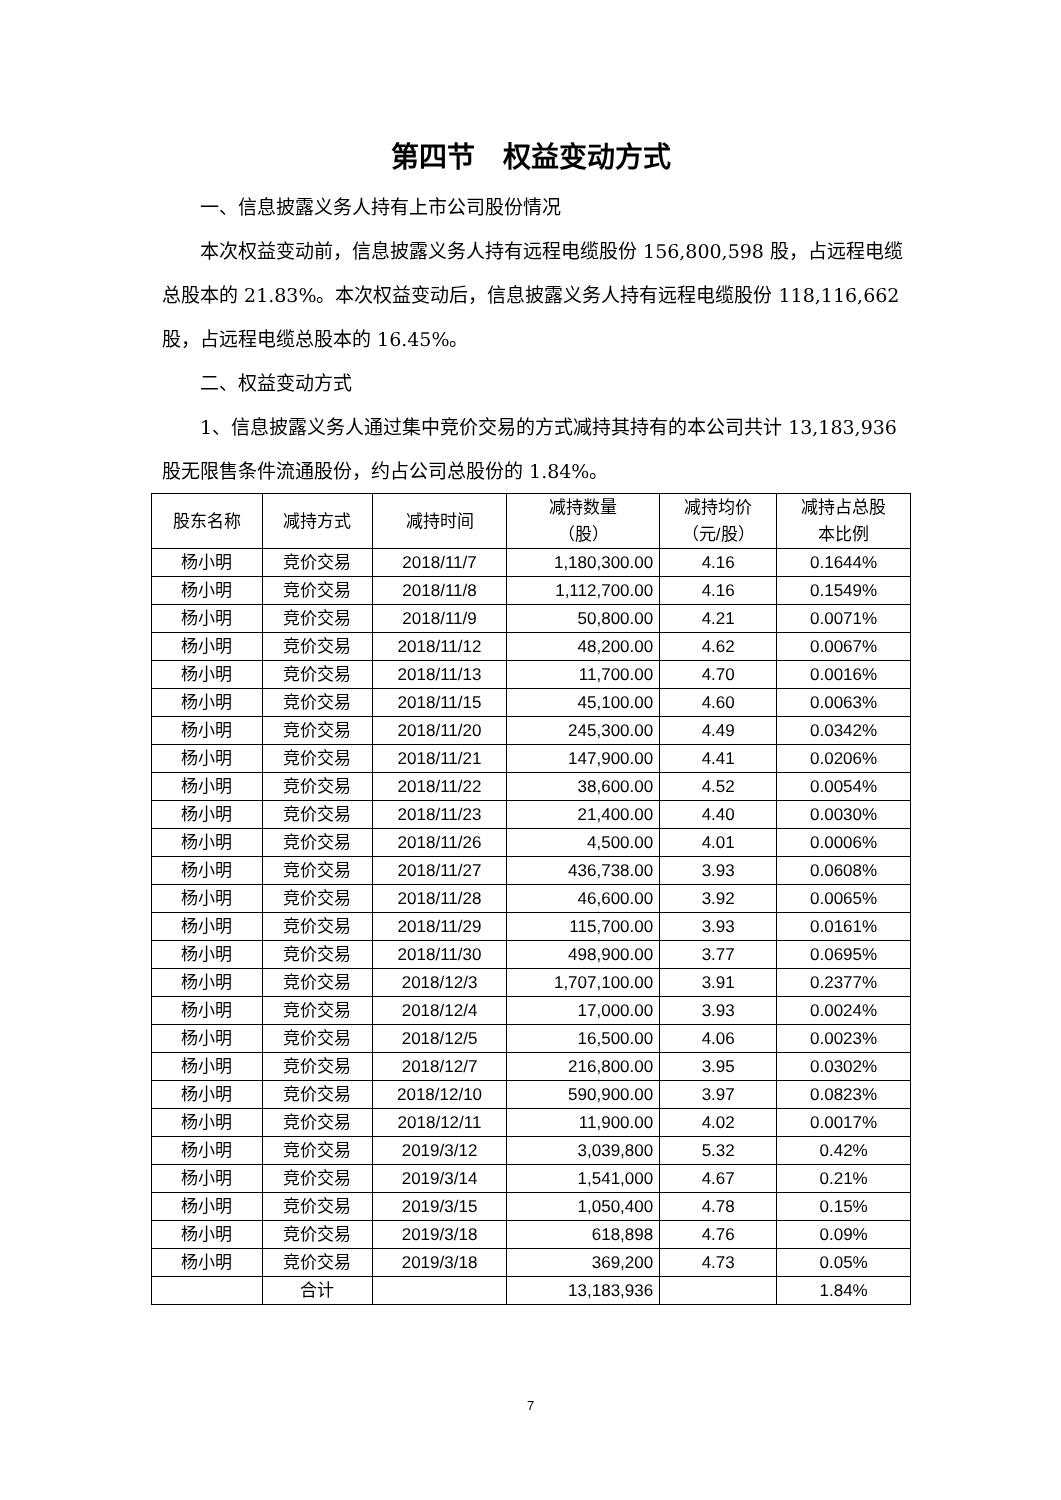第四节　权益变动方式
一、信息披露义务人持有上市公司股份情况
本次权益变动前，信息披露义务人持有远程电缆股份 156,800,598 股，占远程电缆总股本的 21.83%。本次权益变动后，信息披露义务人持有远程电缆股份 118,116,662 股，占远程电缆总股本的 16.45%。
二、权益变动方式
1、信息披露义务人通过集中竞价交易的方式减持其持有的本公司共计 13,183,936 股无限售条件流通股份，约占公司总股份的 1.84%。
| 股东名称 | 减持方式 | 减持时间 | 减持数量 （股） | 减持均价 （元/股） | 减持占总股 本比例 |
| --- | --- | --- | --- | --- | --- |
| 杨小明 | 竞价交易 | 2018/11/7 | 1,180,300.00 | 4.16 | 0.1644% |
| 杨小明 | 竞价交易 | 2018/11/8 | 1,112,700.00 | 4.16 | 0.1549% |
| 杨小明 | 竞价交易 | 2018/11/9 | 50,800.00 | 4.21 | 0.0071% |
| 杨小明 | 竞价交易 | 2018/11/12 | 48,200.00 | 4.62 | 0.0067% |
| 杨小明 | 竞价交易 | 2018/11/13 | 11,700.00 | 4.70 | 0.0016% |
| 杨小明 | 竞价交易 | 2018/11/15 | 45,100.00 | 4.60 | 0.0063% |
| 杨小明 | 竞价交易 | 2018/11/20 | 245,300.00 | 4.49 | 0.0342% |
| 杨小明 | 竞价交易 | 2018/11/21 | 147,900.00 | 4.41 | 0.0206% |
| 杨小明 | 竞价交易 | 2018/11/22 | 38,600.00 | 4.52 | 0.0054% |
| 杨小明 | 竞价交易 | 2018/11/23 | 21,400.00 | 4.40 | 0.0030% |
| 杨小明 | 竞价交易 | 2018/11/26 | 4,500.00 | 4.01 | 0.0006% |
| 杨小明 | 竞价交易 | 2018/11/27 | 436,738.00 | 3.93 | 0.0608% |
| 杨小明 | 竞价交易 | 2018/11/28 | 46,600.00 | 3.92 | 0.0065% |
| 杨小明 | 竞价交易 | 2018/11/29 | 115,700.00 | 3.93 | 0.0161% |
| 杨小明 | 竞价交易 | 2018/11/30 | 498,900.00 | 3.77 | 0.0695% |
| 杨小明 | 竞价交易 | 2018/12/3 | 1,707,100.00 | 3.91 | 0.2377% |
| 杨小明 | 竞价交易 | 2018/12/4 | 17,000.00 | 3.93 | 0.0024% |
| 杨小明 | 竞价交易 | 2018/12/5 | 16,500.00 | 4.06 | 0.0023% |
| 杨小明 | 竞价交易 | 2018/12/7 | 216,800.00 | 3.95 | 0.0302% |
| 杨小明 | 竞价交易 | 2018/12/10 | 590,900.00 | 3.97 | 0.0823% |
| 杨小明 | 竞价交易 | 2018/12/11 | 11,900.00 | 4.02 | 0.0017% |
| 杨小明 | 竞价交易 | 2019/3/12 | 3,039,800 | 5.32 | 0.42% |
| 杨小明 | 竞价交易 | 2019/3/14 | 1,541,000 | 4.67 | 0.21% |
| 杨小明 | 竞价交易 | 2019/3/15 | 1,050,400 | 4.78 | 0.15% |
| 杨小明 | 竞价交易 | 2019/3/18 | 618,898 | 4.76 | 0.09% |
| 杨小明 | 竞价交易 | 2019/3/18 | 369,200 | 4.73 | 0.05% |
| | 合计 | | 13,183,936 | | 1.84% |
7